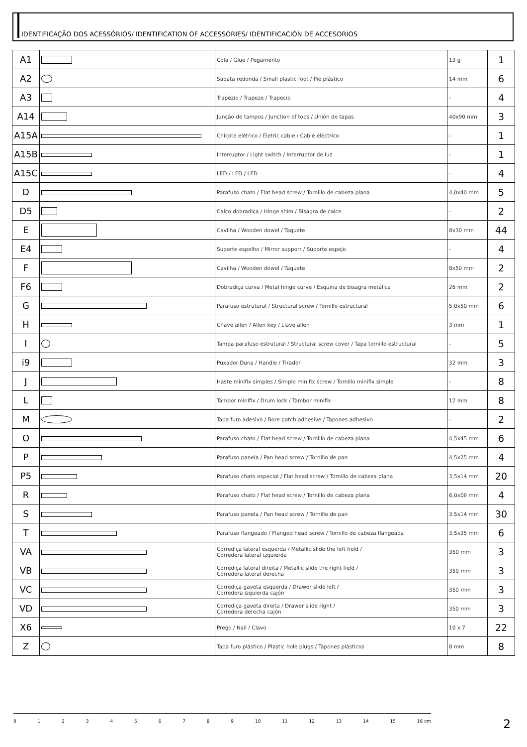IDENTIFICAÇÃO DOS ACESSÓRIOS/ IDENTIFICATION OF ACCESSORIES/ IDENTIFICACIÓN DE ACCESORIOS
| A1 | | Cola / Glue / Pegamento | 13 g | 1 |
| A2 | | Sapata redonda / Small plastic foot / Pie plástico | 14 mm | 6 |
| A3 | | Trapézio / Trapeze / Trapecio | - | 4 |
| A14 | | Junção de tampos / Junction of tops / Unión de tapas | 40x90 mm | 3 |
| A15A | | Chicote elétrico / Eletric cable / Cable eléctrico | - | 1 |
| A15B | | Interruptor / Light switch / Interruptor de luz | - | 1 |
| A15C | | LED / LED / LED | - | 4 |
| D | | Parafuso chato / Flat head screw / Tornillo de cabeza plana | 4,0x40 mm | 5 |
| D5 | | Calço dobradiça / Hinge shim / Bisagra de calce | - | 2 |
| E | | Cavilha / Wooden dowel / Taquete | 8x30 mm | 44 |
| E4 | | Suporte espelho / Mirror support / Suporte espejo | - | 4 |
| F | | Cavilha / Wooden dowel / Taquete | 8x50 mm | 2 |
| F6 | | Dobradiça curva / Metal hinge curve / Esquina de bisagra metálica | 26 mm | 2 |
| G | | Parafuso estrutural / Structural screw / Tornillo estructural | 5,0x50 mm | 6 |
| H | | Chave allen / Allen key / Llave allen | 3 mm | 1 |
| I | | Tampa parafuso estrutural / Structural screw cover / Tapa tornillo estructural | - | 5 |
| i9 | | Puxador Duna / Handle / Tirador | 32 mm | 3 |
| J | | Haste minifix simples / Simple minifix screw / Tornillo minifix simple | - | 8 |
| L | | Tambor minifix / Drum lock / Tambor minifix | 12 mm | 8 |
| M | | Tapa furo adesivo / Bore patch adhesive / Tapones adhesivo | - | 2 |
| O | | Parafuso chato / Flat head screw / Tornillo de cabeza plana | 4,5x45 mm | 6 |
| P | | Parafuso panela / Pan head screw / Tornillo de pan | 4,5x25 mm | 4 |
| P5 | | Parafuso chato especial / Flat head screw / Tornillo de cabeza plana | 3,5x14 mm | 20 |
| R | | Parafuso chato / Flat head screw / Tornillo de cabeza plana | 6,0x08 mm | 4 |
| S | | Parafuso panela / Pan head screw / Tornillo de pan | 3,5x14 mm | 30 |
| T | | Parafuso flangeado / Flanged head screw / Tornillo de cabeza flangeada | 3,5x25 mm | 6 |
| VA | | Corrediça lateral esquerda / Metallic slide the left field / Corredera lateral izquierda | 350 mm | 3 |
| VB | | Corrediça lateral direita / Metallic slide the right field / Corredera lateral derecha | 350 mm | 3 |
| VC | | Corrediça gaveta esquerda / Drawer slide left / Corredera izquierda cajón | 350 mm | 3 |
| VD | | Corrediça gaveta direita / Drawer slide right / Corredera derecha cajón | 350 mm | 3 |
| X6 | | Prego / Nail / Clavo | 10 x 7 | 22 |
| Z | | Tapa furo plástico / Plastic hole plugs / Tapones plásticos | 8 mm | 8 |
0 1 2 3 4 5 6 7 8 9 10 11 12 13 14 15 16 cm
2